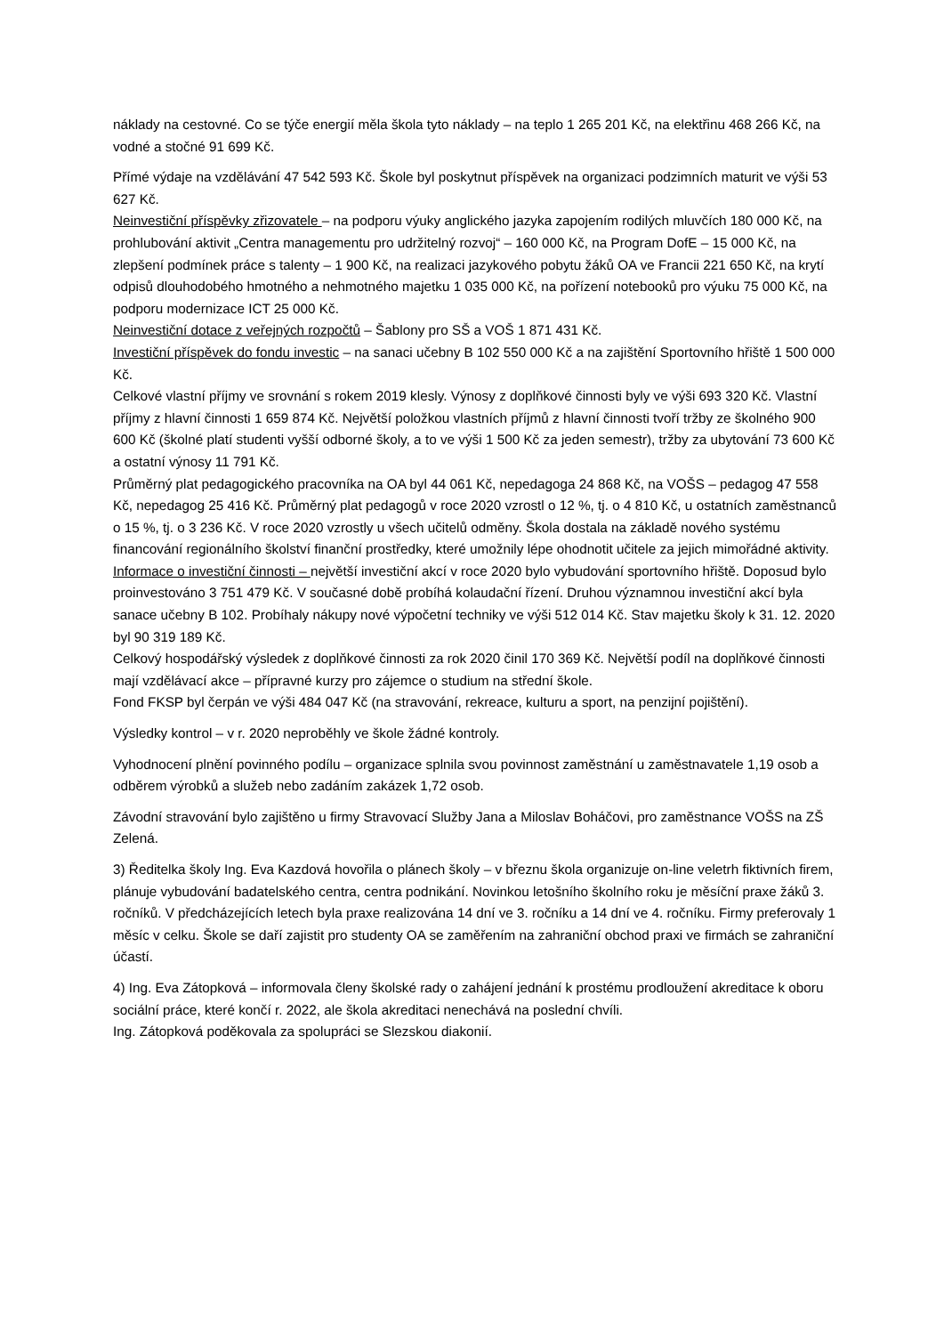náklady na cestovné. Co se týče energií měla škola tyto náklady – na teplo 1 265 201 Kč, na elektřinu 468 266 Kč, na vodné a stočné 91 699 Kč.
Přímé výdaje na vzdělávání 47 542 593 Kč. Škole byl poskytnut příspěvek na organizaci podzimních maturit ve výši 53 627 Kč.
Neinvestiční příspěvky zřizovatele – na podporu výuky anglického jazyka zapojením rodilých mluvčích 180 000 Kč, na prohlubování aktivit „Centra managementu pro udržitelný rozvoj“ – 160 000 Kč, na Program DofE – 15 000 Kč, na zlepšení podmínek práce s talenty – 1 900 Kč, na realizaci jazykového pobytu žáků OA ve Francii 221 650 Kč, na krytí odpisů dlouhodobého hmotného a nehmotného majetku 1 035 000 Kč, na pořízení notebooků pro výuku 75 000 Kč, na podporu modernizace ICT 25 000 Kč.
Neinvestiční dotace z veřejných rozpočtů – Šablony pro SŠ a VOŠ 1 871 431 Kč.
Investiční příspěvek do fondu investic – na sanaci učebny B 102 550 000 Kč a na zajištění Sportovního hřiště 1 500 000 Kč.
Celkové vlastní příjmy ve srovnání s rokem 2019 klesly. Výnosy z doplňkové činnosti byly ve výši 693 320 Kč. Vlastní příjmy z hlavní činnosti 1 659 874 Kč. Největší položkou vlastních příjmů z hlavní činnosti tvoří tržby ze školného 900 600 Kč (školné platí studenti vyšší odborné školy, a to ve výši 1 500 Kč za jeden semestr), tržby za ubytování 73 600 Kč a ostatní výnosy 11 791 Kč.
Průměrný plat pedagogického pracovníka na OA byl 44 061 Kč, nepedagoga 24 868 Kč, na VOŠS – pedagog 47 558 Kč, nepedagog 25 416 Kč. Průměrný plat pedagogů v roce 2020 vzrostl o 12 %, tj. o 4 810 Kč, u ostatních zaměstnanců o 15 %, tj. o 3 236 Kč. V roce 2020 vzrostly u všech učitelů odměny. Škola dostala na základě nového systému financování regionálního školství finanční prostředky, které umožnily lépe ohodnotit učitele za jejich mimořádné aktivity.
Informace o investiční činnosti – největší investiční akcí v roce 2020 bylo vybudování sportovního hřiště. Doposud bylo proinvestováno 3 751 479 Kč. V současné době probíhá kolaudační řízení. Druhou významnou investiční akcí byla sanace učebny B 102. Probíhaly nákupy nové výpočetní techniky ve výši 512 014 Kč. Stav majetku školy k 31. 12. 2020 byl 90 319 189 Kč.
Celkový hospodářský výsledek z doplňkové činnosti za rok 2020 činil 170 369 Kč. Největší podíl na doplňkové činnosti mají vzdělávací akce – přípravné kurzy pro zájemce o studium na střední škole.
Fond FKSP byl čerpán ve výši 484 047 Kč (na stravování, rekreace, kulturu a sport, na penzijní pojištění).
Výsledky kontrol – v r. 2020 neproběhly ve škole žádné kontroly.
Vyhodnocení plnění povinného podílu – organizace splnila svou povinnost zaměstnání u zaměstnavatele 1,19 osob a odběrem výrobků a služeb nebo zadáním zakázek 1,72 osob.
Závodní stravování bylo zajištěno u firmy Stravovací Služby Jana a Miloslav Boháčovi, pro zaměstnance VOŠS na ZŠ Zelená.
3) Ředitelka školy Ing. Eva Kazdová hovořila o plánech školy – v březnu škola organizuje on-line veletrh fiktivních firem, plánuje vybudování badatelského centra, centra podnikání. Novinkou letošního školního roku je měsíční praxe žáků 3. ročníků. V předcházejících letech byla praxe realizována 14 dní ve 3. ročníku a 14 dní ve 4. ročníku. Firmy preferovaly 1 měsíc v celku. Škole se daří zajistit pro studenty OA se zaměřením na zahraniční obchod praxi ve firmách se zahraniční účastí.
4) Ing. Eva Zátopková – informovala členy školské rady o zahájení jednání k prostému prodloužení akreditace k oboru sociální práce, které končí r. 2022, ale škola akreditaci nenechává na poslední chvíli.
Ing. Zátopková poděkovala za spolupráci se Slezskou diakonií.